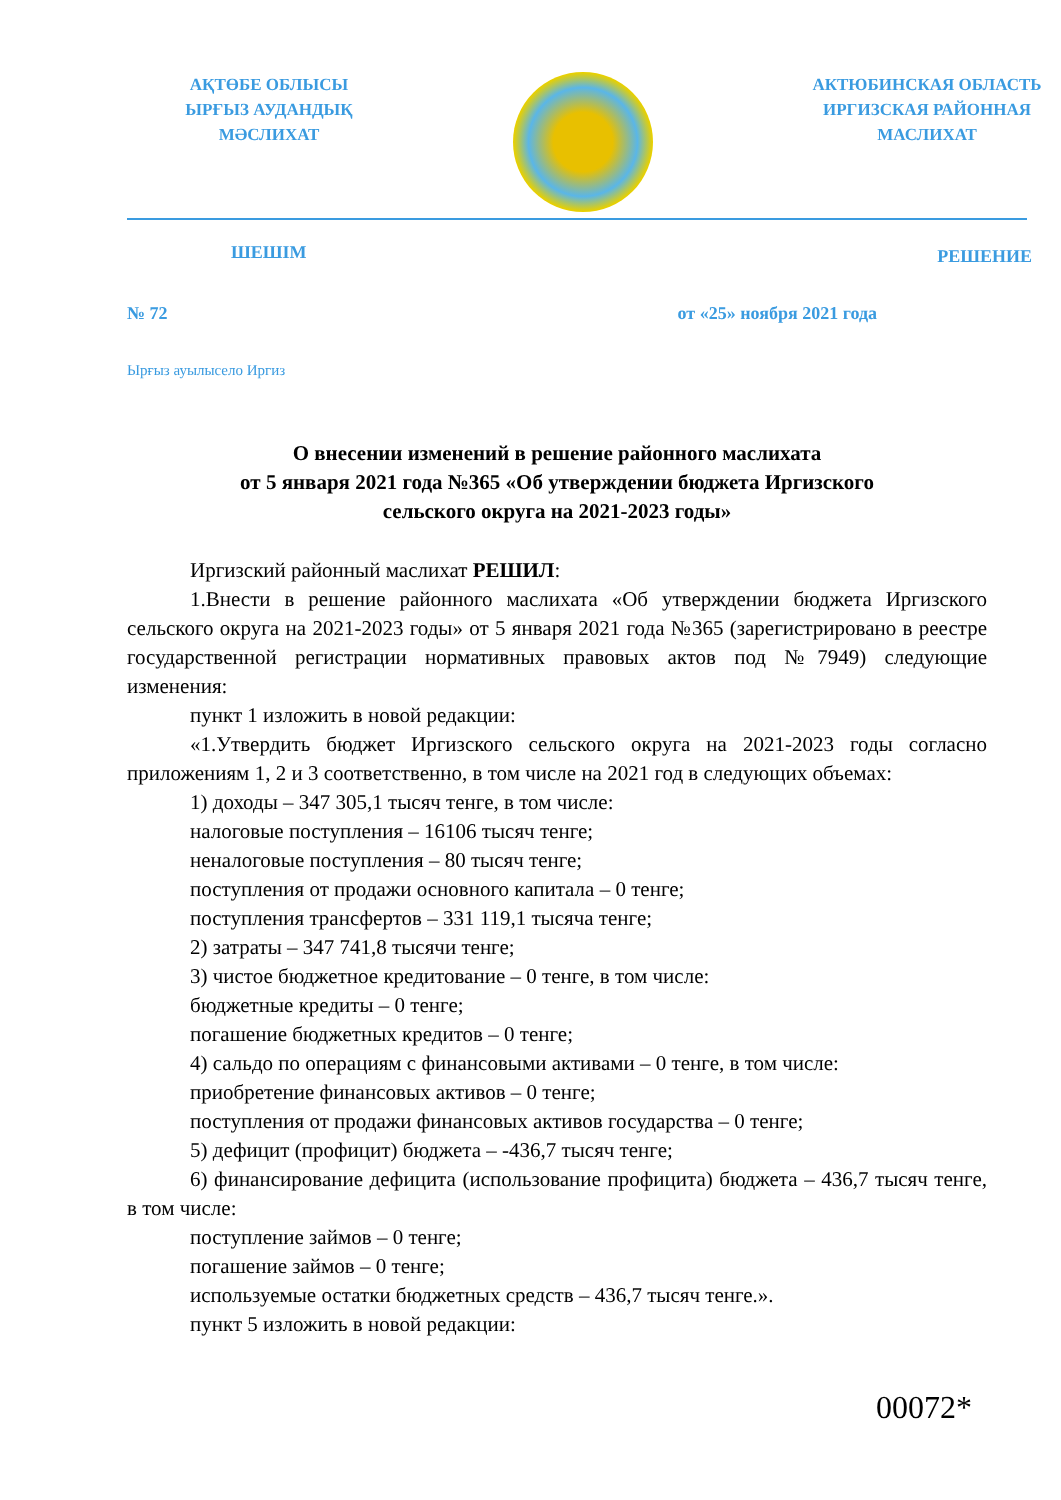АҚТӨБЕ ОБЛЫСЫ
ЫРҒЫЗ АУДАНДЫҚ
МӘСЛИХАТ
АКТЮБИНСКАЯ ОБЛАСТЬ
ИРГИЗСКАЯ РАЙОННАЯ
МАСЛИХАТ
ШЕШІМ РЕШЕНИЕ
№ 72 от «25» ноября 2021 года
Ырғыз ауылысело Иргиз
О внесении изменений в решение районного маслихата
от 5 января 2021 года №365 «Об утверждении бюджета Иргизского
сельского округа на 2021-2023 годы»
Иргизский районный маслихат РЕШИЛ:
1.Внести в решение районного маслихата «Об утверждении бюджета Иргизского сельского округа на 2021-2023 годы» от 5 января 2021 года №365 (зарегистрировано в реестре государственной регистрации нормативных правовых актов под №7949) следующие изменения:
пункт 1 изложить в новой редакции:
«1.Утвердить бюджет Иргизского сельского округа на 2021-2023 годы согласно приложениям 1, 2 и 3 соответственно, в том числе на 2021 год в следующих объемах:
1) доходы – 347 305,1 тысяч тенге, в том числе:
налоговые поступления – 16106 тысяч тенге;
неналоговые поступления – 80 тысяч тенге;
поступления от продажи основного капитала – 0 тенге;
поступления трансфертов – 331 119,1 тысяча тенге;
2) затраты – 347 741,8 тысячи тенге;
3) чистое бюджетное кредитование – 0 тенге, в том числе:
бюджетные кредиты – 0 тенге;
погашение бюджетных кредитов – 0 тенге;
4) сальдо по операциям с финансовыми активами – 0 тенге, в том числе:
приобретение финансовых активов – 0 тенге;
поступления от продажи финансовых активов государства – 0 тенге;
5) дефицит (профицит) бюджета – -436,7 тысяч тенге;
6) финансирование дефицита (использование профицита) бюджета – 436,7 тысяч тенге, в том числе:
поступление займов – 0 тенге;
погашение займов – 0 тенге;
используемые остатки бюджетных средств – 436,7 тысяч тенге.».
пункт 5 изложить в новой редакции:
00072*